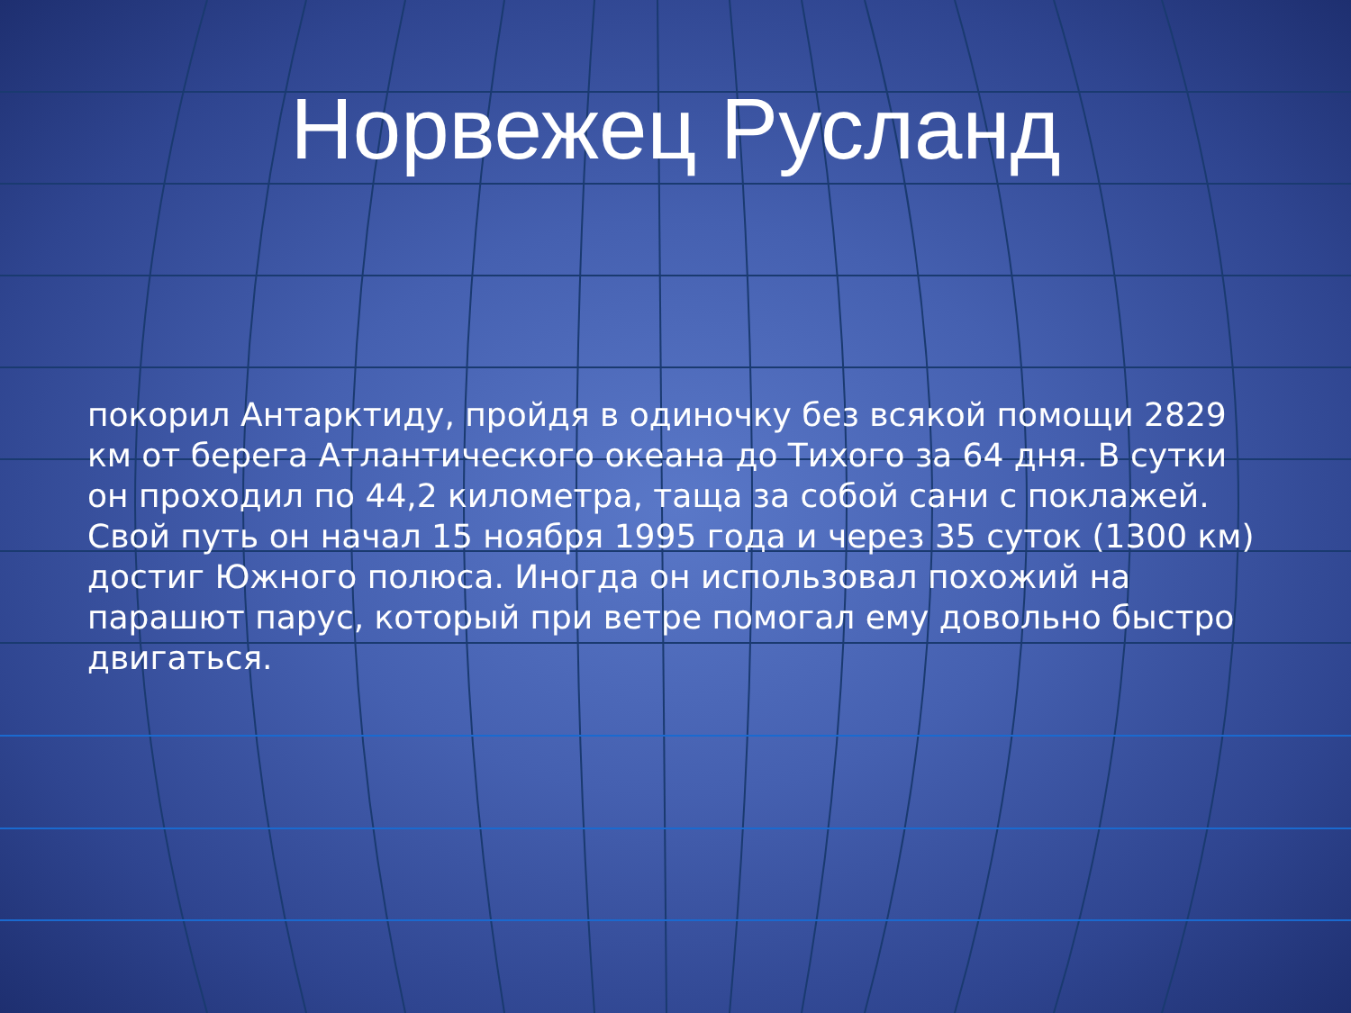Норвежец Русланд
покорил Антарктиду, пройдя в одиночку без всякой помощи 2829 км от берега Атлантического океана до Тихого за 64 дня. В сутки он проходил по 44,2 километра, таща за собой сани с поклажей. Свой путь он начал 15 ноября 1995 года и через 35 суток (1300 км) достиг Южного полюса. Иногда он использовал похожий на парашют парус, который при ветре помогал ему довольно быстро двигаться.